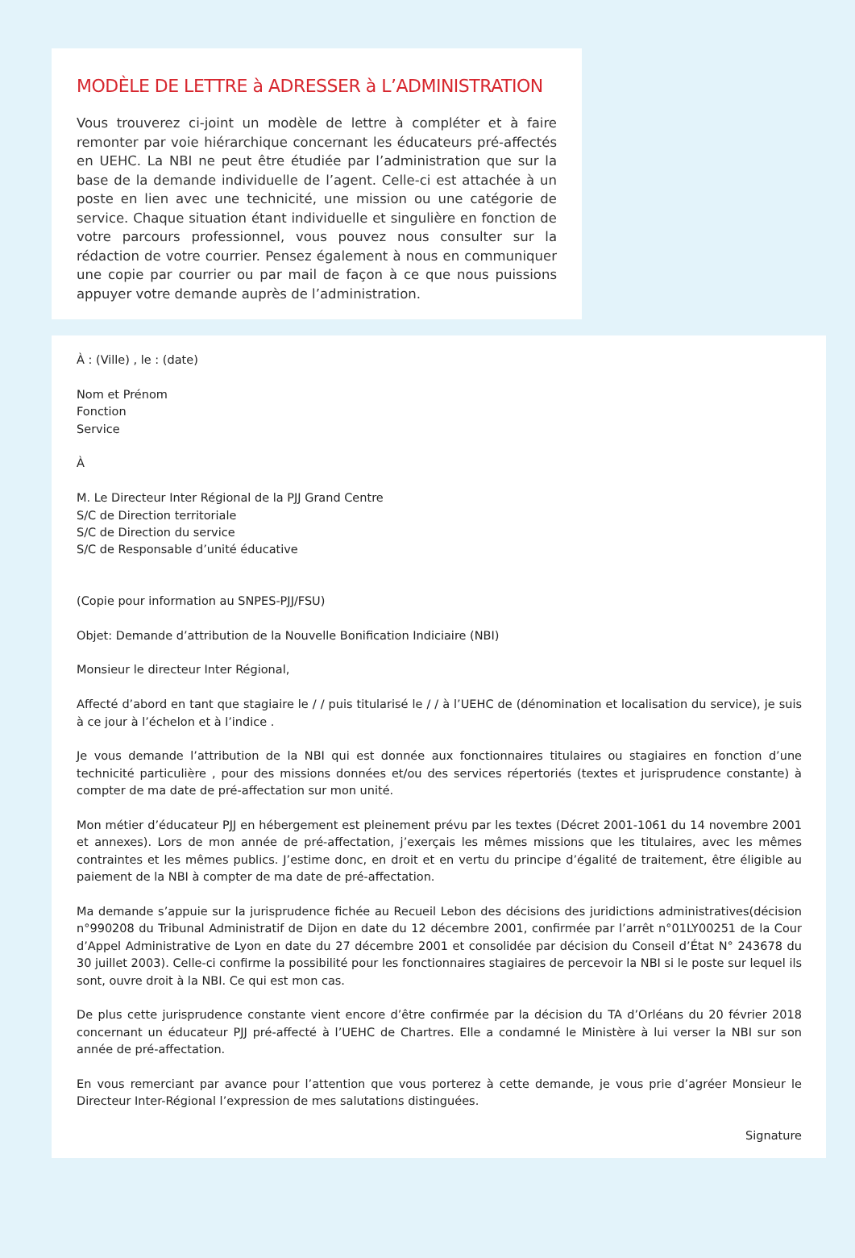MODÈLE DE LETTRE à ADRESSER à L’ADMINISTRATION
Vous trouverez ci-joint un modèle de lettre à compléter et à faire remonter par voie hiérarchique concernant les éducateurs pré-affectés en UEHC. La NBI ne peut être étudiée par l’administration que sur la base de la demande individuelle de l’agent. Celle-ci est attachée à un poste en lien avec une technicité, une mission ou une catégorie de service. Chaque situation étant individuelle et singulière en fonction de votre parcours professionnel, vous pouvez nous consulter sur la rédaction de votre courrier. Pensez également à nous en communiquer une copie par courrier ou par mail de façon à ce que nous puissions appuyer votre demande auprès de l’administration.
À : (Ville) , le : (date)
Nom et Prénom
Fonction
Service
À
M. Le Directeur Inter Régional de la PJJ Grand Centre
S/C de Direction territoriale
S/C de Direction du service
S/C de Responsable d’unité éducative
(Copie pour information au SNPES-PJJ/FSU)
Objet: Demande d’attribution de la Nouvelle Bonification Indiciaire (NBI)
Monsieur le directeur Inter Régional,
Affecté d’abord en tant que stagiaire le / / puis titularisé le / / à l’UEHC de (dénomination et localisation du service), je suis à ce jour à l’échelon et à l’indice .
Je vous demande l’attribution de la NBI qui est donnée aux fonctionnaires titulaires ou stagiaires en fonction d’une technicité particulière , pour des missions données et/ou des services répertoriés (textes et jurisprudence constante) à compter de ma date de pré-affectation sur mon unité.
Mon métier d’éducateur PJJ en hébergement est pleinement prévu par les textes (Décret 2001-1061 du 14 novembre 2001 et annexes). Lors de mon année de pré-affectation, j’exerçais les mêmes missions que les titulaires, avec les mêmes contraintes et les mêmes publics. J’estime donc, en droit et en vertu du principe d’égalité de traitement, être éligible au paiement de la NBI à compter de ma date de pré-affectation.
Ma demande s’appuie sur la jurisprudence fichée au Recueil Lebon des décisions des juridictions administratives(décision n°990208 du Tribunal Administratif de Dijon en date du 12 décembre 2001, confirmée par l’arrêt n°01LY00251 de la Cour d’Appel Administrative de Lyon en date du 27 décembre 2001 et consolidée par décision du Conseil d’État N° 243678 du 30 juillet 2003). Celle-ci confirme la possibilité pour les fonctionnaires stagiaires de percevoir la NBI si le poste sur lequel ils sont, ouvre droit à la NBI. Ce qui est mon cas.
De plus cette jurisprudence constante vient encore d’être confirmée par la décision du TA d’Orléans du 20 février 2018 concernant un éducateur PJJ pré-affecté à l’UEHC de Chartres. Elle a condamné le Ministère à lui verser la NBI sur son année de pré-affectation.
En vous remerciant par avance pour l’attention que vous porterez à cette demande, je vous prie d’agréer Monsieur le Directeur Inter-Régional l’expression de mes salutations distinguées.
Signature